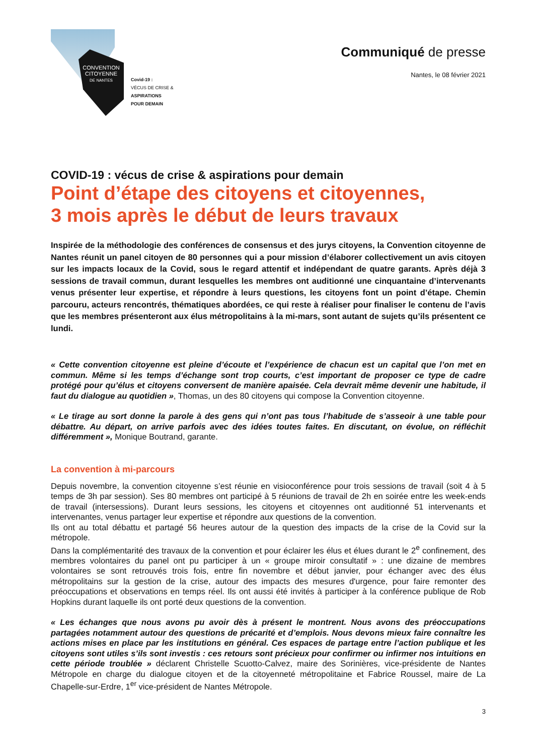CONVENTION
CITOYENNE
DE NANTES
Covid-19 :
VÉCUS DE CRISE &
ASPIRATIONS
POUR DEMAIN
Communiqué de presse
Nantes, le 08 février 2021
COVID-19 : vécus de crise & aspirations pour demain
Point d’étape des citoyens et citoyennes,
3 mois après le début de leurs travaux
Inspirée de la méthodologie des conférences de consensus et des jurys citoyens, la Convention citoyenne de Nantes réunit un panel citoyen de 80 personnes qui a pour mission d’élaborer collectivement un avis citoyen sur les impacts locaux de la Covid, sous le regard attentif et indépendant de quatre garants. Après déjà 3 sessions de travail commun, durant lesquelles les membres ont auditionné une cinquantaine d’intervenants venus présenter leur expertise, et répondre à leurs questions, les citoyens font un point d’étape. Chemin parcouru, acteurs rencontrés, thématiques abordées, ce qui reste à réaliser pour finaliser le contenu de l’avis que les membres présenteront aux élus métropolitains à la mi-mars, sont autant de sujets qu’ils présentent ce lundi.
« Cette convention citoyenne est pleine d’écoute et l’expérience de chacun est un capital que l’on met en commun. Même si les temps d’échange sont trop courts, c’est important de proposer ce type de cadre protégé pour qu’élus et citoyens conversent de manière apaisée. Cela devrait même devenir une habitude, il faut du dialogue au quotidien », Thomas, un des 80 citoyens qui compose la Convention citoyenne.
« Le tirage au sort donne la parole à des gens qui n’ont pas tous l’habitude de s’asseoir à une table pour débattre. Au départ, on arrive parfois avec des idées toutes faites. En discutant, on évolue, on réfléchit différemment », Monique Boutrand, garante.
La convention à mi-parcours
Depuis novembre, la convention citoyenne s’est réunie en visioconférence pour trois sessions de travail (soit 4 à 5 temps de 3h par session). Ses 80 membres ont participé à 5 réunions de travail de 2h en soirée entre les week-ends de travail (intersessions). Durant leurs sessions, les citoyens et citoyennes ont auditionné 51 intervenants et intervenantes, venus partager leur expertise et répondre aux questions de la convention.
Ils ont au total débattu et partagé 56 heures autour de la question des impacts de la crise de la Covid sur la métropole.
Dans la complémentarité des travaux de la convention et pour éclairer les élus et élues durant le 2<sup>e</sup> confinement, des membres volontaires du panel ont pu participer à un « groupe miroir consultatif » : une dizaine de membres volontaires se sont retrouvés trois fois, entre fin novembre et début janvier, pour échanger avec des élus métropolitains sur la gestion de la crise, autour des impacts des mesures d'urgence, pour faire remonter des préoccupations et observations en temps réel. Ils ont aussi été invités à participer à la conférence publique de Rob Hopkins durant laquelle ils ont porté deux questions de la convention.
« Les échanges que nous avons pu avoir dès à présent le montrent. Nous avons des préoccupations partagées notamment autour des questions de précarité et d’emplois. Nous devons mieux faire connaître les actions mises en place par les institutions en général. Ces espaces de partage entre l’action publique et les citoyens sont utiles s’ils sont investis : ces retours sont précieux pour confirmer ou infirmer nos intuitions en cette période troublée » déclarent Christelle Scuotto-Calvez, maire des Sorinières, vice-présidente de Nantes Métropole en charge du dialogue citoyen et de la citoyenneté métropolitaine et Fabrice Roussel, maire de La Chapelle-sur-Erdre, 1<sup>er</sup> vice-président de Nantes Métropole.
3